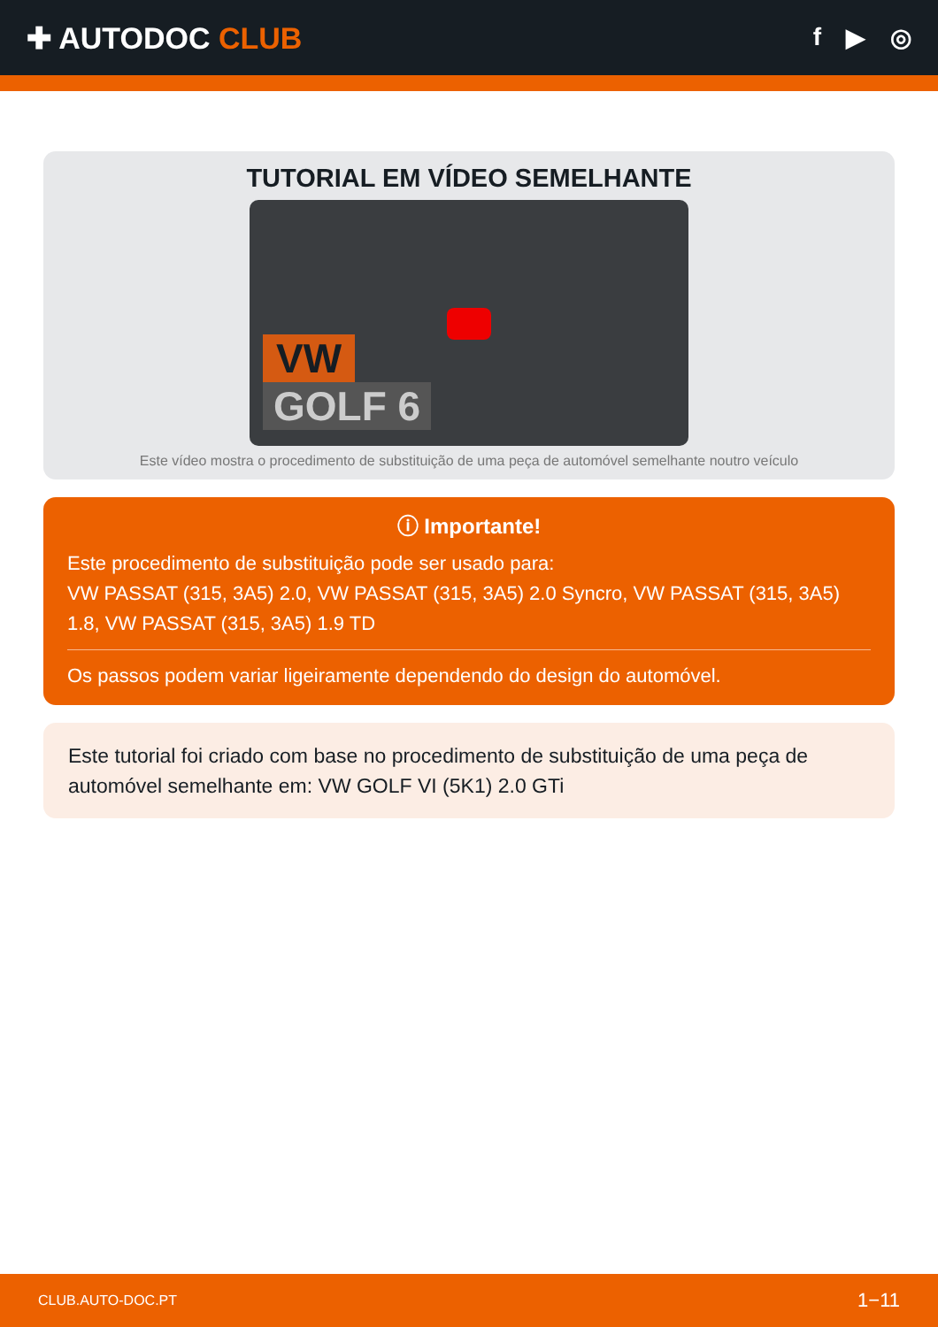✚ AUTODOC CLUB
f ▶ ◎
TUTORIAL EM VÍDEO SEMELHANTE
VW
GOLF 6
Este vídeo mostra o procedimento de substituição de uma peça de automóvel semelhante noutro veículo
ⓘ Importante!
Este procedimento de substituição pode ser usado para:
VW PASSAT (315, 3A5) 2.0, VW PASSAT (315, 3A5) 2.0 Syncro, VW PASSAT (315, 3A5) 1.8, VW PASSAT (315, 3A5) 1.9 TD
Os passos podem variar ligeiramente dependendo do design do automóvel.
Este tutorial foi criado com base no procedimento de substituição de uma peça de automóvel semelhante em: VW GOLF VI (5K1) 2.0 GTi
CLUB.AUTO-DOC.PT 1−11